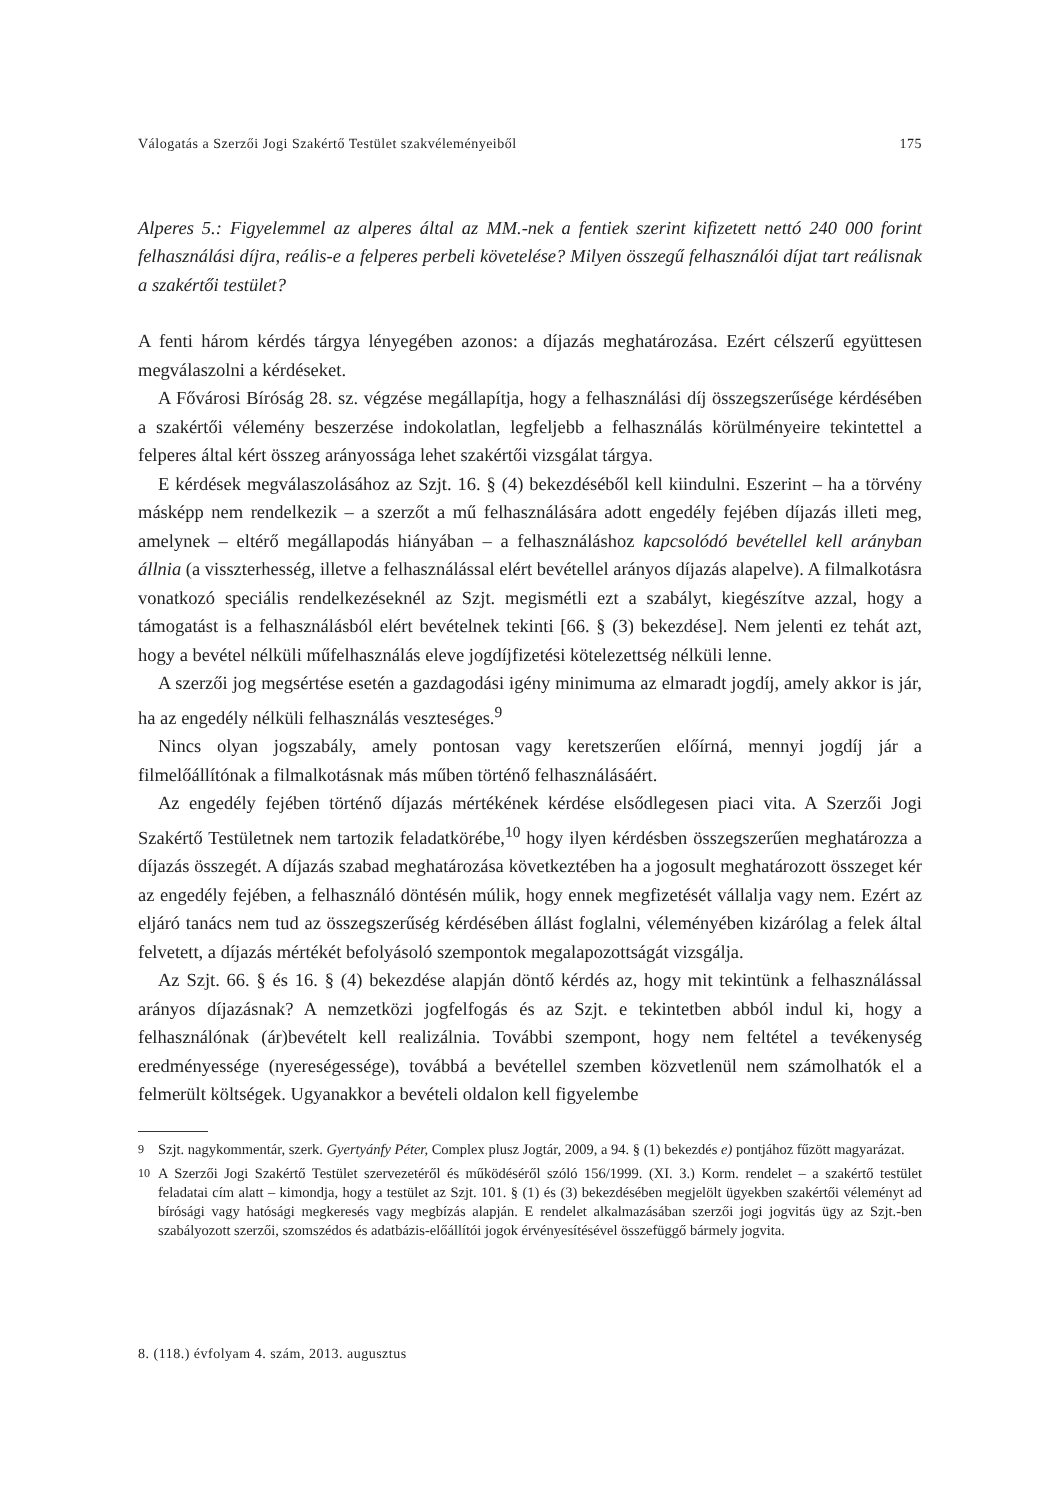Válogatás a Szerzői Jogi Szakértő Testület szakvéleményeiből 175
Alperes 5.: Figyelemmel az alperes által az MM.-nek a fentiek szerint kifizetett nettó 240 000 forint felhasználási díjra, reális-e a felperes perbeli követelése? Milyen összegű felhasználói díjat tart reálisnak a szakértői testület?
A fenti három kérdés tárgya lényegében azonos: a díjazás meghatározása. Ezért célszerű együttesen megválaszolni a kérdéseket.
A Fővárosi Bíróság 28. sz. végzése megállapítja, hogy a felhasználási díj összegszerűsége kérdésében a szakértői vélemény beszerzése indokolatlan, legfeljebb a felhasználás körülményeire tekintettel a felperes által kért összeg arányossága lehet szakértői vizsgálat tárgya.
E kérdések megválaszolásához az Szjt. 16. § (4) bekezdéséből kell kiindulni. Eszerint – ha a törvény másképp nem rendelkezik – a szerzőt a mű felhasználására adott engedély fejében díjazás illeti meg, amelynek – eltérő megállapodás hiányában – a felhasználáshoz kapcsolódó bevétellel kell arányban állnia (a visszterhesség, illetve a felhasználással elért bevétellel arányos díjazás alapelve). A filmalkotásra vonatkozó speciális rendelkezéseknél az Szjt. megismétli ezt a szabályt, kiegészítve azzal, hogy a támogatást is a felhasználásból elért bevételnek tekinti [66. § (3) bekezdése]. Nem jelenti ez tehát azt, hogy a bevétel nélküli műfelhasználás eleve jogdíjfizetési kötelezettség nélküli lenne.
A szerzői jog megsértése esetén a gazdagodási igény minimuma az elmaradt jogdíj, amely akkor is jár, ha az engedély nélküli felhasználás veszteséges.<sup>9</sup>
Nincs olyan jogszabály, amely pontosan vagy keretszerűen előírná, mennyi jogdíj jár a filmelőállítónak a filmalkotásnak más műben történő felhasználásáért.
Az engedély fejében történő díjazás mértékének kérdése elsődlegesen piaci vita. A Szerzői Jogi Szakértő Testületnek nem tartozik feladatkörébe,<sup>10</sup> hogy ilyen kérdésben összegszerűen meghatározza a díjazás összegét. A díjazás szabad meghatározása következtében ha a jogosult meghatározott összeget kér az engedély fejében, a felhasználó döntésén múlik, hogy ennek megfizetését vállalja vagy nem. Ezért az eljáró tanács nem tud az összegszerűség kérdésében állást foglalni, véleményében kizárólag a felek által felvetett, a díjazás mértékét befolyásoló szempontok megalapozottságát vizsgálja.
Az Szjt. 66. § és 16. § (4) bekezdése alapján döntő kérdés az, hogy mit tekintünk a felhasználással arányos díjazásnak? A nemzetközi jogfelfogás és az Szjt. e tekintetben abból indul ki, hogy a felhasználónak (ár)bevételt kell realizálnia. További szempont, hogy nem feltétel a tevékenység eredményessége (nyereségessége), továbbá a bevétellel szemben közvetlenül nem számolhatók el a felmerült költségek. Ugyanakkor a bevételi oldalon kell figyelembe
<sup>9</sup> Szjt. nagykommentár, szerk. Gyertyánfy Péter, Complex plusz Jogtár, 2009, a 94. § (1) bekezdés e) pontjához fűzött magyarázat.
<sup>10</sup> A Szerzői Jogi Szakértő Testület szervezetéről és működéséről szóló 156/1999. (XI. 3.) Korm. rendelet – a szakértő testület feladatai cím alatt – kimondja, hogy a testület az Szjt. 101. § (1) és (3) bekezdésében megjelölt ügyekben szakértői véleményt ad bírósági vagy hatósági megkeresés vagy megbízás alapján. E rendelet alkalmazásában szerzői jogi jogvitás ügy az Szjt.-ben szabályozott szerzői, szomszédos és adatbázis-előállítói jogok érvényesítésével összefüggő bármely jogvita.
8. (118.) évfolyam 4. szám, 2013. augusztus